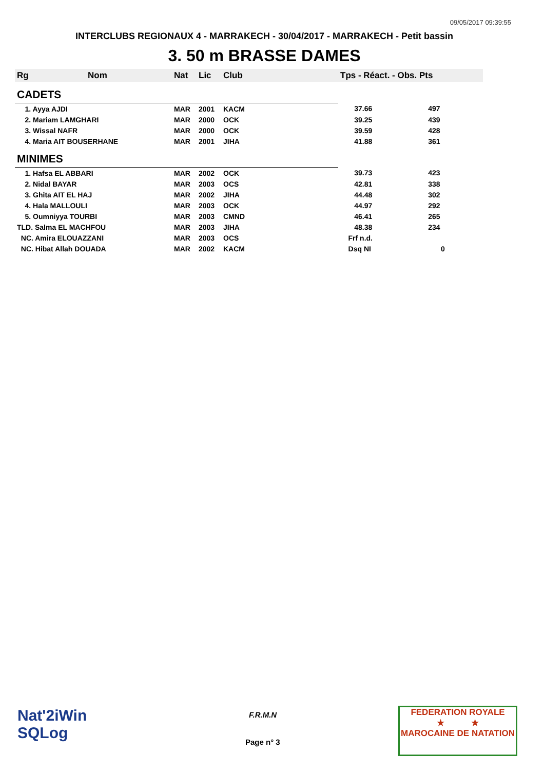09/05/2017 09:39:55
INTERCLUBS REGIONAUX 4 - MARRAKECH - 30/04/2017 - MARRAKECH - Petit bassin
3. 50 m BRASSE DAMES
| Rg | Nom | Nat | Lic | Club | Tps - Réact. - Obs. Pts |
| --- | --- | --- | --- | --- | --- |
| CADETS | | | | | |
| 1. Ayya AJDI | | MAR | 2001 | KACM | 37.66 497 |
| 2. Mariam LAMGHARI | | MAR | 2000 | OCK | 39.25 439 |
| 3. Wissal NAFR | | MAR | 2000 | OCK | 39.59 428 |
| 4. Maria AIT BOUSERHANE | | MAR | 2001 | JIHA | 41.88 361 |
| MINIMES | | | | | |
| 1. Hafsa EL ABBARI | | MAR | 2002 | OCK | 39.73 423 |
| 2. Nidal BAYAR | | MAR | 2003 | OCS | 42.81 338 |
| 3. Ghita AIT EL HAJ | | MAR | 2002 | JIHA | 44.48 302 |
| 4. Hala MALLOULI | | MAR | 2003 | OCK | 44.97 292 |
| 5. Oumniyya TOURBI | | MAR | 2003 | CMND | 46.41 265 |
| TLD. Salma EL MACHFOU | | MAR | 2003 | JIHA | 48.38 234 |
| NC. Amira ELOUAZZANI | | MAR | 2003 | OCS | Frf n.d. |
| NC. Hibat Allah DOUADA | | MAR | 2002 | KACM | Dsq NI 0 |
Nat'2iWin
SQLog
F.R.M.N
Page n° 3
FEDERATION ROYALE
★ ★
MAROCAINE DE NATATION